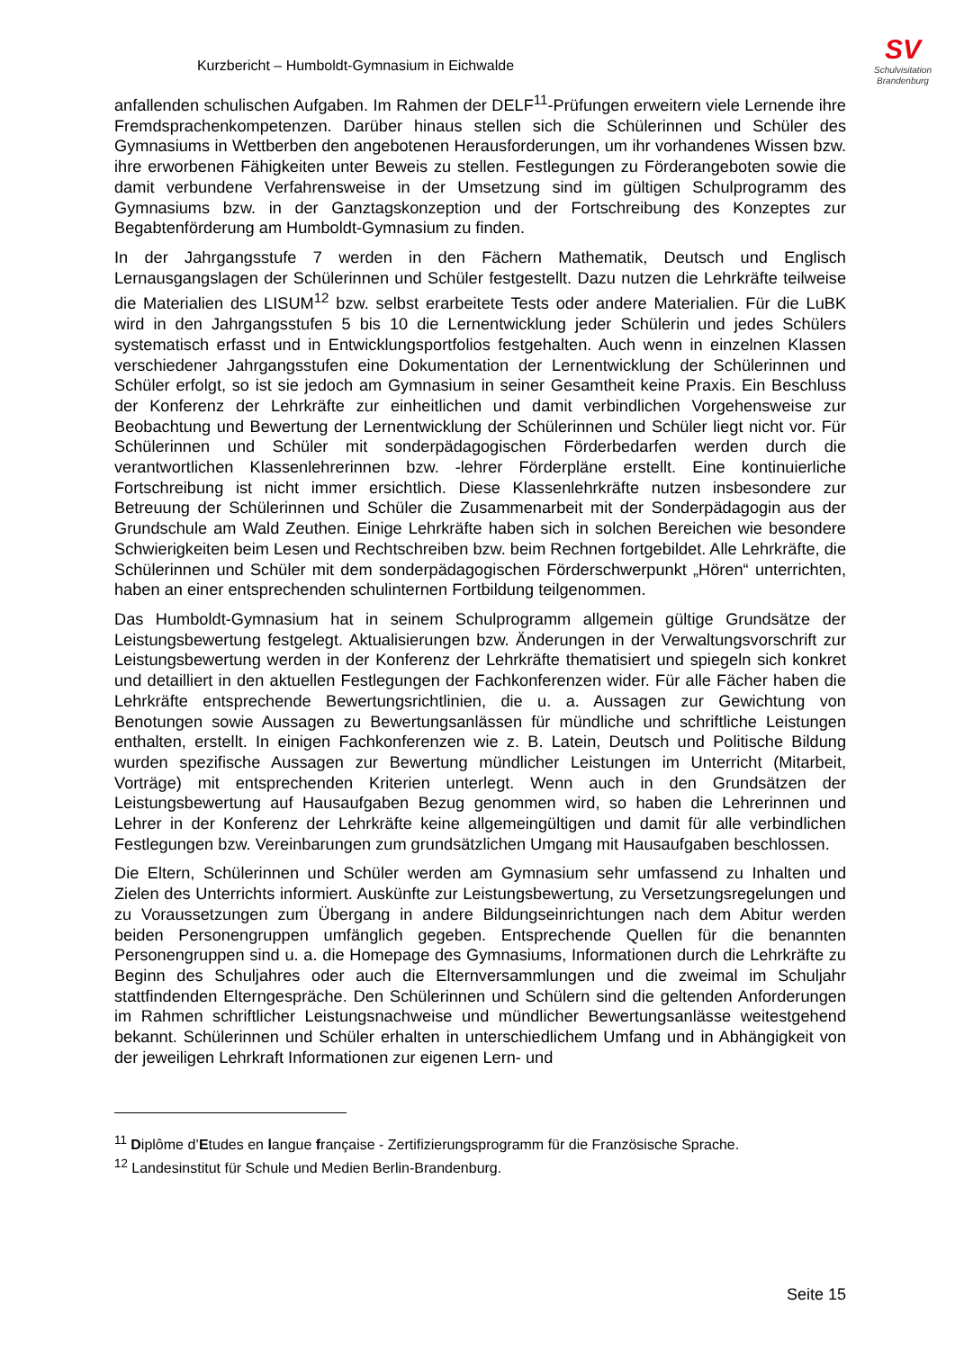SV
Schulvisitation
Brandenburg
Kurzbericht – Humboldt-Gymnasium in Eichwalde
anfallenden schulischen Aufgaben. Im Rahmen der DELF<sup>11</sup>-Prüfungen erweitern viele Lernende ihre Fremdsprachenkompetenzen. Darüber hinaus stellen sich die Schülerinnen und Schüler des Gymnasiums in Wettberben den angebotenen Herausforderungen, um ihr vorhandenes Wissen bzw. ihre erworbenen Fähigkeiten unter Beweis zu stellen. Festlegungen zu Förderangeboten sowie die damit verbundene Verfahrensweise in der Umsetzung sind im gültigen Schulprogramm des Gymnasiums bzw. in der Ganztagskonzeption und der Fortschreibung des Konzeptes zur Begabtenförderung am Humboldt-Gymnasium zu finden.
In der Jahrgangsstufe 7 werden in den Fächern Mathematik, Deutsch und Englisch Lernausgangslagen der Schülerinnen und Schüler festgestellt. Dazu nutzen die Lehrkräfte teilweise die Materialien des LISUM<sup>12</sup> bzw. selbst erarbeitete Tests oder andere Materialien. Für die LuBK wird in den Jahrgangsstufen 5 bis 10 die Lernentwicklung jeder Schülerin und jedes Schülers systematisch erfasst und in Entwicklungsportfolios festgehalten. Auch wenn in einzelnen Klassen verschiedener Jahrgangsstufen eine Dokumentation der Lernentwicklung der Schülerinnen und Schüler erfolgt, so ist sie jedoch am Gymnasium in seiner Gesamtheit keine Praxis. Ein Beschluss der Konferenz der Lehrkräfte zur einheitlichen und damit verbindlichen Vorgehensweise zur Beobachtung und Bewertung der Lernentwicklung der Schülerinnen und Schüler liegt nicht vor. Für Schülerinnen und Schüler mit sonderpädagogischen Förderbedarfen werden durch die verantwortlichen Klassenlehrerinnen bzw. -lehrer Förderpläne erstellt. Eine kontinuierliche Fortschreibung ist nicht immer ersichtlich. Diese Klassenlehrkräfte nutzen insbesondere zur Betreuung der Schülerinnen und Schüler die Zusammenarbeit mit der Sonderpädagogin aus der Grundschule am Wald Zeuthen. Einige Lehrkräfte haben sich in solchen Bereichen wie besondere Schwierigkeiten beim Lesen und Rechtschreiben bzw. beim Rechnen fortgebildet. Alle Lehrkräfte, die Schülerinnen und Schüler mit dem sonderpädagogischen Förderschwerpunkt „Hören“ unterrichten, haben an einer entsprechenden schulinternen Fortbildung teilgenommen.
Das Humboldt-Gymnasium hat in seinem Schulprogramm allgemein gültige Grundsätze der Leistungsbewertung festgelegt. Aktualisierungen bzw. Änderungen in der Verwaltungsvorschrift zur Leistungsbewertung werden in der Konferenz der Lehrkräfte thematisiert und spiegeln sich konkret und detailliert in den aktuellen Festlegungen der Fachkonferenzen wider. Für alle Fächer haben die Lehrkräfte entsprechende Bewertungsrichtlinien, die u. a. Aussagen zur Gewichtung von Benotungen sowie Aussagen zu Bewertungsanlässen für mündliche und schriftliche Leistungen enthalten, erstellt. In einigen Fachkonferenzen wie z. B. Latein, Deutsch und Politische Bildung wurden spezifische Aussagen zur Bewertung mündlicher Leistungen im Unterricht (Mitarbeit, Vorträge) mit entsprechenden Kriterien unterlegt. Wenn auch in den Grundsätzen der Leistungsbewertung auf Hausaufgaben Bezug genommen wird, so haben die Lehrerinnen und Lehrer in der Konferenz der Lehrkräfte keine allgemeingültigen und damit für alle verbindlichen Festlegungen bzw. Vereinbarungen zum grundsätzlichen Umgang mit Hausaufgaben beschlossen.
Die Eltern, Schülerinnen und Schüler werden am Gymnasium sehr umfassend zu Inhalten und Zielen des Unterrichts informiert. Auskünfte zur Leistungsbewertung, zu Versetzungsregelungen und zu Voraussetzungen zum Übergang in andere Bildungseinrichtungen nach dem Abitur werden beiden Personengruppen umfänglich gegeben. Entsprechende Quellen für die benannten Personengruppen sind u. a. die Homepage des Gymnasiums, Informationen durch die Lehrkräfte zu Beginn des Schuljahres oder auch die Elternversammlungen und die zweimal im Schuljahr stattfindenden Elterngespräche. Den Schülerinnen und Schülern sind die geltenden Anforderungen im Rahmen schriftlicher Leistungsnachweise und mündlicher Bewertungsanlässe weitestgehend bekannt. Schülerinnen und Schüler erhalten in unterschiedlichem Umfang und in Abhängigkeit von der jeweiligen Lehrkraft Informationen zur eigenen Lern- und
<sup>11</sup> Diplôme d’Etudes en langue française - Zertifizierungsprogramm für die Französische Sprache.
<sup>12</sup> Landesinstitut für Schule und Medien Berlin-Brandenburg.
Seite 15